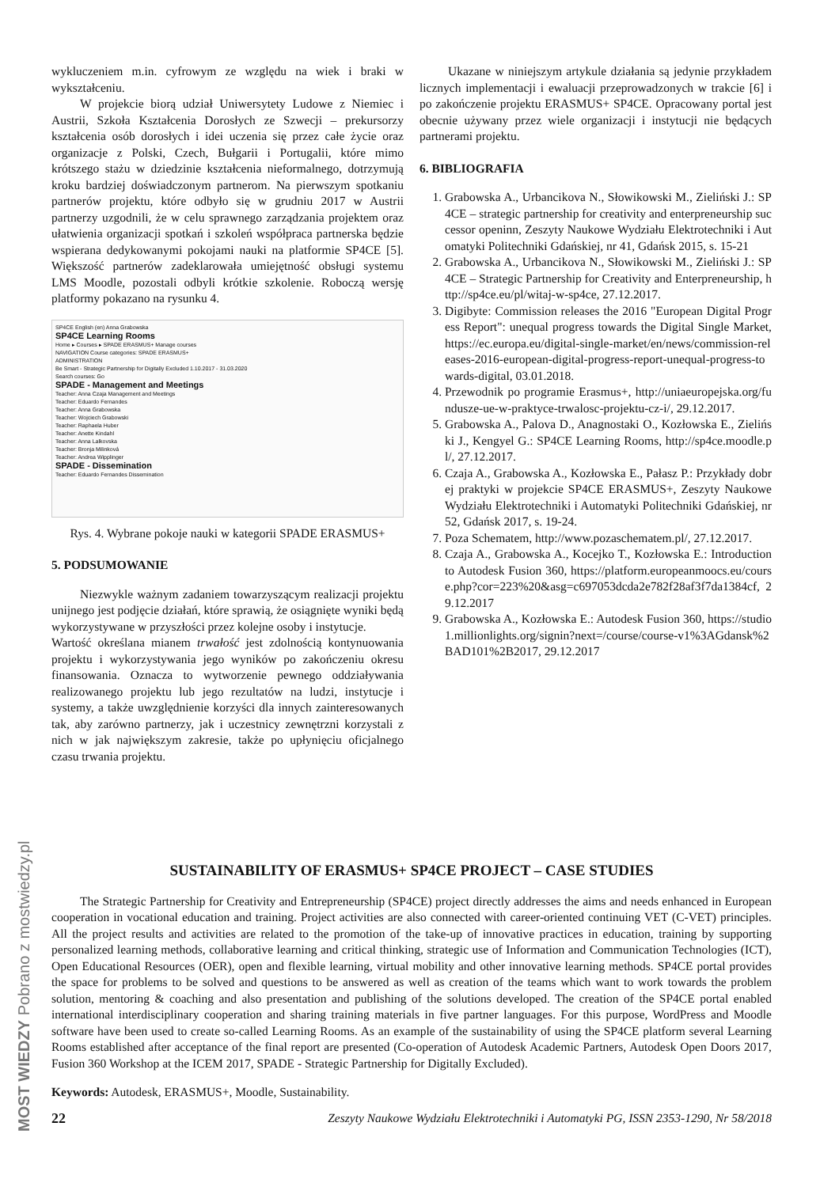wykluczeniem m.in. cyfrowym ze względu na wiek i braki w wykształceniu.
W projekcie biorą udział Uniwersytety Ludowe z Niemiec i Austrii, Szkoła Kształcenia Dorosłych ze Szwecji – prekursorzy kształcenia osób dorosłych i idei uczenia się przez całe życie oraz organizacje z Polski, Czech, Bułgarii i Portugalii, które mimo krótszego stażu w dziedzinie kształcenia nieformalnego, dotrzymują kroku bardziej doświadczonym partnerom. Na pierwszym spotkaniu partnerów projektu, które odbyło się w grudniu 2017 w Austrii partnerzy uzgodnili, że w celu sprawnego zarządzania projektem oraz ułatwienia organizacji spotkań i szkoleń współpraca partnerska będzie wspierana dedykowanymi pokojami nauki na platformie SP4CE [5]. Większość partnerów zadeklarowała umiejętność obsługi systemu LMS Moodle, pozostali odbyli krótkie szkolenie. Roboczą wersję platformy pokazano na rysunku 4.
SP4CE English (en) Anna Grabowska
SP4CE Learning Rooms
Home ▸ Courses ▸ SPADE ERASMUS+ Manage courses
NAVIGATION Course categories: SPADE ERASMUS+
ADMINISTRATION
Be Smart - Strategic Partnership for Digitally Excluded 1.10.2017 - 31.03.2020
Search courses: Go
SPADE - Management and Meetings
Teacher: Anna Czaja Management and Meetings
Teacher: Eduardo Fernandes
Teacher: Anna Grabowska
Teacher: Wojciech Grabowski
Teacher: Raphaela Huber
Teacher: Anette Kindahl
Teacher: Anna Lalkovska
Teacher: Bronja Milinková
Teacher: Andrea Wipplinger
SPADE - Dissemination
Teacher: Eduardo Fernandes Dissemination
Rys. 4. Wybrane pokoje nauki w kategorii SPADE ERASMUS+
5. PODSUMOWANIE
Niezwykle ważnym zadaniem towarzyszącym realizacji projektu unijnego jest podjęcie działań, które sprawią, że osiągnięte wyniki będą wykorzystywane w przyszłości przez kolejne osoby i instytucje.
Wartość określana mianem trwałość jest zdolnością kontynuowania projektu i wykorzystywania jego wyników po zakończeniu okresu finansowania. Oznacza to wytworzenie pewnego oddziaływania realizowanego projektu lub jego rezultatów na ludzi, instytucje i systemy, a także uwzględnienie korzyści dla innych zainteresowanych tak, aby zarówno partnerzy, jak i uczestnicy zewnętrzni korzystali z nich w jak największym zakresie, także po upłynięciu oficjalnego czasu trwania projektu.
Ukazane w niniejszym artykule działania są jedynie przykładem licznych implementacji i ewaluacji przeprowadzonych w trakcie [6] i po zakończenie projektu ERASMUS+ SP4CE. Opracowany portal jest obecnie używany przez wiele organizacji i instytucji nie będących partnerami projektu.
6. BIBLIOGRAFIA
1. Grabowska A., Urbancikova N., Słowikowski M., Zieliński J.: SP4CE – strategic partnership for creativity and enterpreneurship successor openinn, Zeszyty Naukowe Wydziału Elektrotechniki i Automatyki Politechniki Gdańskiej, nr 41, Gdańsk 2015, s. 15-21
2. Grabowska A., Urbancikova N., Słowikowski M., Zieliński J.: SP4CE – Strategic Partnership for Creativity and Enterpreneurship, http://sp4ce.eu/pl/witaj-w-sp4ce, 27.12.2017.
3. Digibyte: Commission releases the 2016 "European Digital Progress Report": unequal progress towards the Digital Single Market, https://ec.europa.eu/digital-single-market/en/news/commission-releases-2016-european-digital-progress-report-unequal-progress-towards-digital, 03.01.2018.
4. Przewodnik po programie Erasmus+, http://uniaeuropejska.org/fundusze-ue-w-praktyce-trwalosc-projektu-cz-i/, 29.12.2017.
5. Grabowska A., Palova D., Anagnostaki O., Kozłowska E., Zieliński J., Kengyel G.: SP4CE Learning Rooms, http://sp4ce.moodle.pl/, 27.12.2017.
6. Czaja A., Grabowska A., Kozłowska E., Pałasz P.: Przykłady dobrej praktyki w projekcie SP4CE ERASMUS+, Zeszyty Naukowe Wydziału Elektrotechniki i Automatyki Politechniki Gdańskiej, nr 52, Gdańsk 2017, s. 19-24.
7. Poza Schematem, http://www.pozaschematem.pl/, 27.12.2017.
8. Czaja A., Grabowska A., Kocejko T., Kozłowska E.: Introduction to Autodesk Fusion 360, https://platform.europeanmoocs.eu/course.php?cor=223%20&asg=c697053dcda2e782f28af3f7da1384cf, 29.12.2017
9. Grabowska A., Kozłowska E.: Autodesk Fusion 360, https://studio1.millionlights.org/signin?next=/course/course-v1%3AGdansk%2BAD101%2B2017, 29.12.2017
SUSTAINABILITY OF ERASMUS+ SP4CE PROJECT – CASE STUDIES
The Strategic Partnership for Creativity and Entrepreneurship (SP4CE) project directly addresses the aims and needs enhanced in European cooperation in vocational education and training. Project activities are also connected with career-oriented continuing VET (C-VET) principles. All the project results and activities are related to the promotion of the take-up of innovative practices in education, training by supporting personalized learning methods, collaborative learning and critical thinking, strategic use of Information and Communication Technologies (ICT), Open Educational Resources (OER), open and flexible learning, virtual mobility and other innovative learning methods. SP4CE portal provides the space for problems to be solved and questions to be answered as well as creation of the teams which want to work towards the problem solution, mentoring & coaching and also presentation and publishing of the solutions developed. The creation of the SP4CE portal enabled international interdisciplinary cooperation and sharing training materials in five partner languages. For this purpose, WordPress and Moodle software have been used to create so-called Learning Rooms. As an example of the sustainability of using the SP4CE platform several Learning Rooms established after acceptance of the final report are presented (Co-operation of Autodesk Academic Partners, Autodesk Open Doors 2017, Fusion 360 Workshop at the ICEM 2017, SPADE - Strategic Partnership for Digitally Excluded).
Keywords: Autodesk, ERASMUS+, Moodle, Sustainability.
22 Zeszyty Naukowe Wydziału Elektrotechniki i Automatyki PG, ISSN 2353-1290, Nr 58/2018
MOST WIEDZY Pobrano z mostwiedzy.pl